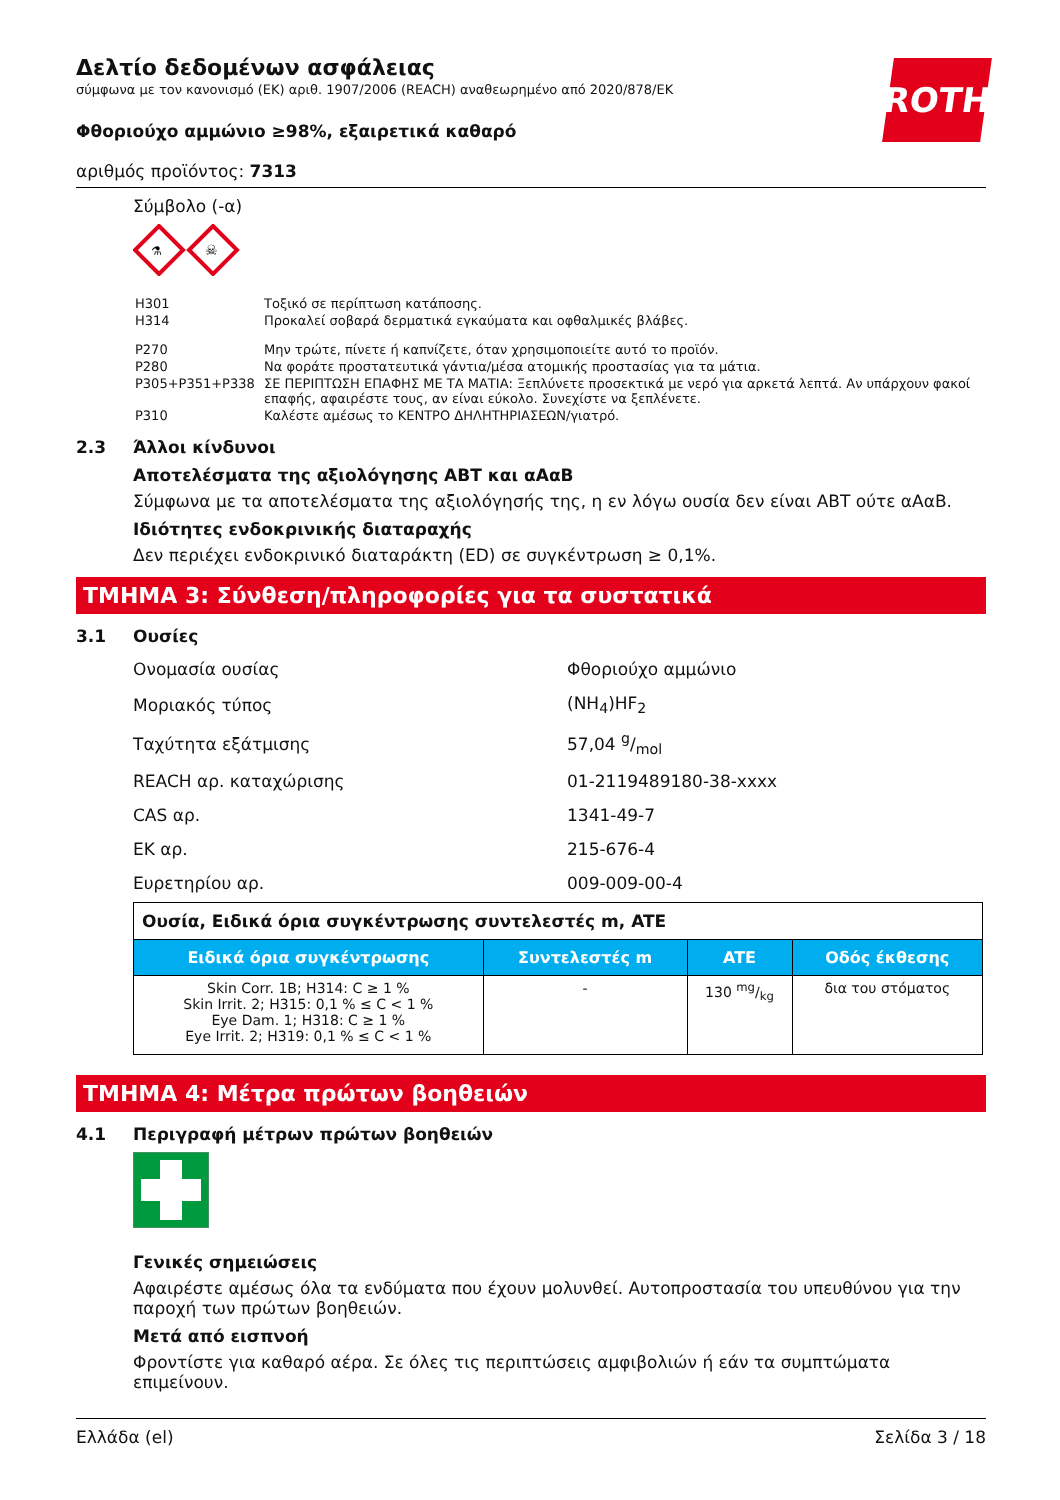ROTH
Δελτίο δεδομένων ασφάλειας
σύμφωνα με τον κανονισμό (ΕΚ) αριθ. 1907/2006 (REACH) αναθεωρημένο από 2020/878/ΕΚ
Φθοριούχο αμμώνιο ≥98%, εξαιρετικά καθαρό
αριθμός προϊόντος: 7313
Σύμβολο (-α)
⚗
☠
| H301 | Τοξικό σε περίπτωση κατάποσης. |
| H314 | Προκαλεί σοβαρά δερματικά εγκαύματα και οφθαλμικές βλάβες. |
| P270 | Μην τρώτε, πίνετε ή καπνίζετε, όταν χρησιμοποιείτε αυτό το προϊόν. |
| P280 | Να φοράτε προστατευτικά γάντια/μέσα ατομικής προστασίας για τα μάτια. |
| P305+P351+P338 | ΣΕ ΠΕΡΙΠΤΩΣΗ ΕΠΑΦΗΣ ΜΕ ΤΑ ΜΑΤΙΑ: Ξεπλύνετε προσεκτικά με νερό για αρκετά λεπτά. Αν υπάρχουν φακοί επαφής, αφαιρέστε τους, αν είναι εύκολο. Συνεχίστε να ξεπλένετε. |
| P310 | Καλέστε αμέσως το ΚΕΝΤΡΟ ΔΗΛΗΤΗΡΙΑΣΕΩΝ/γιατρό. |
2.3 Άλλοι κίνδυνοι
Αποτελέσματα της αξιολόγησης ΑΒΤ και αΑαΒ
Σύμφωνα με τα αποτελέσματα της αξιολόγησής της, η εν λόγω ουσία δεν είναι ΑΒΤ ούτε αΑαΒ.
Ιδιότητες ενδοκρινικής διαταραχής
Δεν περιέχει ενδοκρινικό διαταράκτη (ED) σε συγκέντρωση ≥ 0,1%.
ΤΜΗΜΑ 3: Σύνθεση/πληροφορίες για τα συστατικά
3.1 Ουσίες
| Ονομασία ουσίας | Φθοριούχο αμμώνιο |
| Μοριακός τύπος | (NH<sub>4</sub>)HF<sub>2</sub> |
| Ταχύτητα εξάτμισης | 57,04 g/mol |
| REACH αρ. καταχώρισης | 01-2119489180-38-xxxx |
| CAS αρ. | 1341-49-7 |
| ΕΚ αρ. | 215-676-4 |
| Ευρετηρίου αρ. | 009-009-00-4 |
| Ουσία, Ειδικά όρια συγκέντρωσης συντελεστές m, ATE | | | |
| Ειδικά όρια συγκέντρωσης | Συντελεστές m | ATE | Οδός έκθεσης |
| Skin Corr. 1B; H314: C ≥ 1 % Skin Irrit. 2; H315: 0,1 % ≤ C < 1 % Eye Dam. 1; H318: C ≥ 1 % Eye Irrit. 2; H319: 0,1 % ≤ C < 1 % | - | 130 mg/kg | δια του στόματος |
ΤΜΗΜΑ 4: Μέτρα πρώτων βοηθειών
4.1 Περιγραφή μέτρων πρώτων βοηθειών
Γενικές σημειώσεις
Αφαιρέστε αμέσως όλα τα ενδύματα που έχουν μολυνθεί. Αυτοπροστασία του υπευθύνου για την παροχή των πρώτων βοηθειών.
Μετά από εισπνοή
Φροντίστε για καθαρό αέρα. Σε όλες τις περιπτώσεις αμφιβολιών ή εάν τα συμπτώματα επιμείνουν.
Ελλάδα (el) Σελίδα 3 / 18